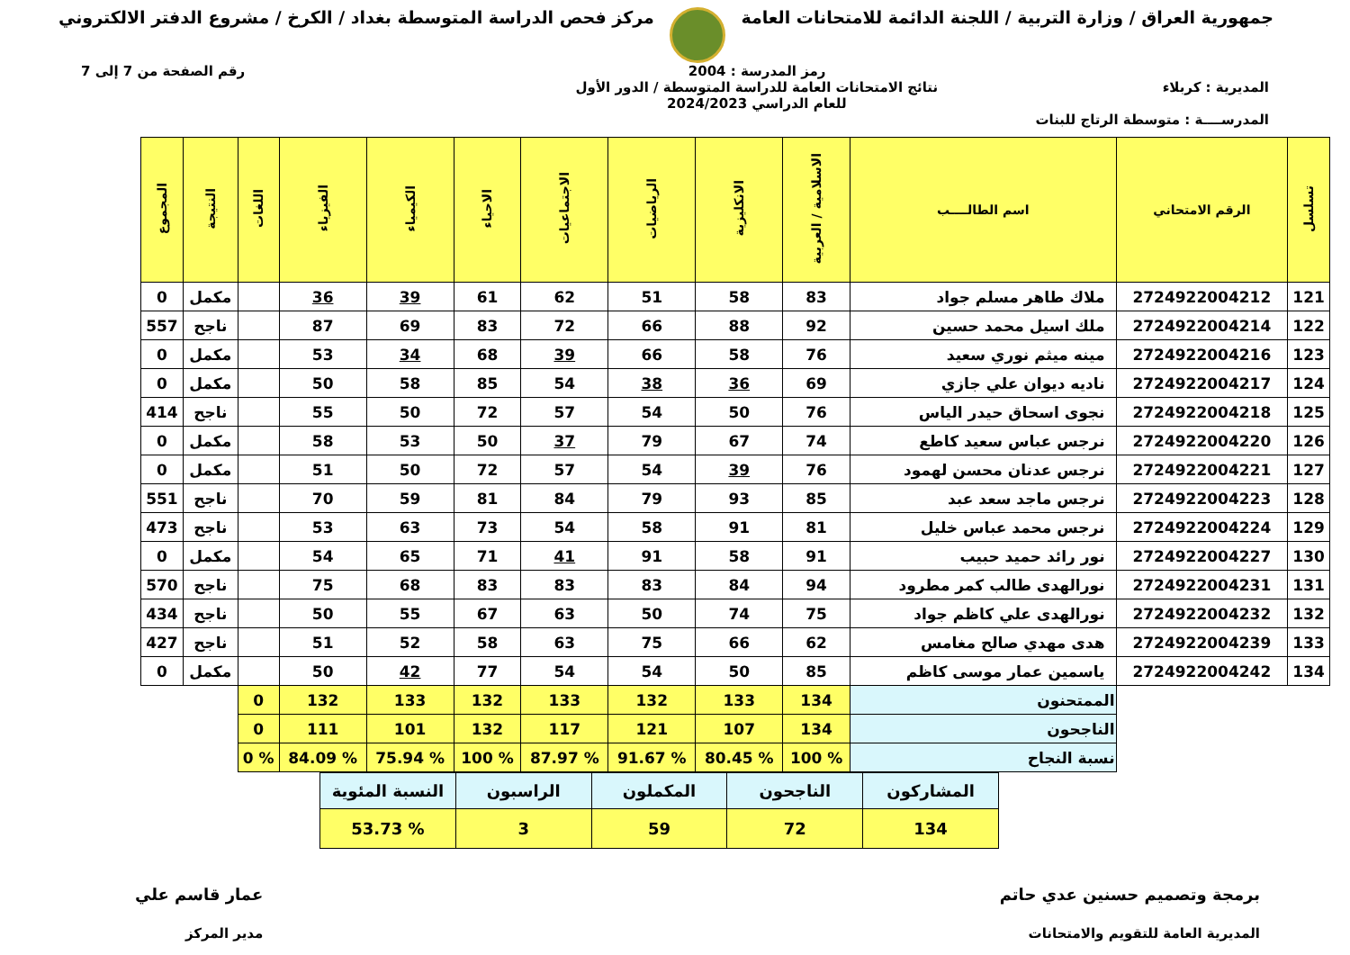جمهورية العراق / وزارة التربية / اللجنة الدائمة للامتحانات العامة
مركز فحص الدراسة المتوسطة بغداد / الكرخ / مشروع الدفتر الالكتروني
رمز المدرسة : 2004 رقم الصفحة من 7 إلى 7
المديرية : كربلاء نتائج الامتحانات العامة للدراسة المتوسطة / الدور الأول
للعام الدراسي 2024/2023
المدرســــة : متوسطة الرتاج للبنات
| تسلسل | الرقم الامتحاني | اسم الطالــــب | الاسلامية / العربية | الانكليزية | الرياضيات | الاجتماعيات | الاحياء | الكيمياء | الفيزياء | اللغات | النتيجة | المجموع |
| --- | --- | --- | --- | --- | --- | --- | --- | --- | --- | --- | --- | --- |
| 121 | 2724922004212 | ملاك طاهر مسلم جواد | 83 | 58 | 51 | 62 | 61 | 39 | 36 | | مكمل | 0 |
| 122 | 2724922004214 | ملك اسيل محمد حسين | 92 | 88 | 66 | 72 | 83 | 69 | 87 | | ناجح | 557 |
| 123 | 2724922004216 | مينه ميثم نوري سعيد | 76 | 58 | 66 | 39 | 68 | 34 | 53 | | مكمل | 0 |
| 124 | 2724922004217 | ناديه ديوان علي جازي | 69 | 36 | 38 | 54 | 85 | 58 | 50 | | مكمل | 0 |
| 125 | 2724922004218 | نجوى اسحاق حيدر الياس | 76 | 50 | 54 | 57 | 72 | 50 | 55 | | ناجح | 414 |
| 126 | 2724922004220 | نرجس عباس سعيد كاطع | 74 | 67 | 79 | 37 | 50 | 53 | 58 | | مكمل | 0 |
| 127 | 2724922004221 | نرجس عدنان محسن لهمود | 76 | 39 | 54 | 57 | 72 | 50 | 51 | | مكمل | 0 |
| 128 | 2724922004223 | نرجس ماجد سعد عبد | 85 | 93 | 79 | 84 | 81 | 59 | 70 | | ناجح | 551 |
| 129 | 2724922004224 | نرجس محمد عباس خليل | 81 | 91 | 58 | 54 | 73 | 63 | 53 | | ناجح | 473 |
| 130 | 2724922004227 | نور رائد حميد حبيب | 91 | 58 | 91 | 41 | 71 | 65 | 54 | | مكمل | 0 |
| 131 | 2724922004231 | نورالهدى طالب كمر مطرود | 94 | 84 | 83 | 83 | 83 | 68 | 75 | | ناجح | 570 |
| 132 | 2724922004232 | نورالهدى علي كاظم جواد | 75 | 74 | 50 | 63 | 67 | 55 | 50 | | ناجح | 434 |
| 133 | 2724922004239 | هدى مهدي صالح مغامس | 62 | 66 | 75 | 63 | 58 | 52 | 51 | | ناجح | 427 |
| 134 | 2724922004242 | ياسمين عمار موسى كاظم | 85 | 50 | 54 | 54 | 77 | 42 | 50 | | مكمل | 0 |
| | | الممتحنون | 134 | 133 | 132 | 133 | 132 | 133 | 132 | 0 | | |
| | | الناجحون | 134 | 107 | 121 | 117 | 132 | 101 | 111 | 0 | | |
| | | نسبة النجاح | % 100 | % 80.45 | % 91.67 | % 87.97 | % 100 | % 75.94 | % 84.09 | % 0 | | |
| المشاركون | الناجحون | المكملون | الراسبون | النسبة المئوية |
| 134 | 72 | 59 | 3 | % 53.73 |
برمجة وتصميم حسنين عدي حاتم
المديرية العامة للتقويم والامتحانات
عمار قاسم علي
مدير المركز